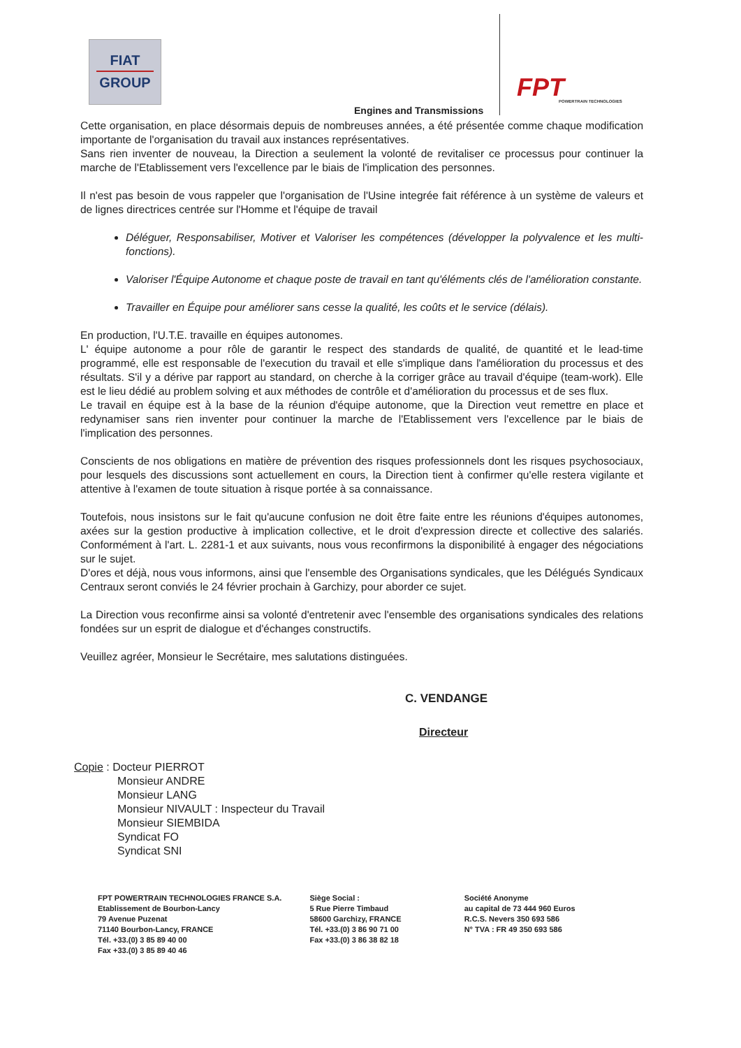FIAT
GROUP
Engines and Transmissions FPT
POWERTRAIN TECHNOLOGIES
Cette organisation, en place désormais depuis de nombreuses années, a été présentée comme chaque modification importante de l'organisation du travail aux instances représentatives.
Sans rien inventer de nouveau, la Direction a seulement la volonté de revitaliser ce processus pour continuer la marche de l'Etablissement vers l'excellence par le biais de l'implication des personnes.
Il n'est pas besoin de vous rappeler que l'organisation de l'Usine integrée fait référence à un système de valeurs et de lignes directrices centrée sur l'Homme et l'équipe de travail
Déléguer, Responsabiliser, Motiver et Valoriser les compétences (développer la polyvalence et les multi-fonctions).
Valoriser l'Équipe Autonome et chaque poste de travail en tant qu'éléments clés de l'amélioration constante.
Travailler en Équipe pour améliorer sans cesse la qualité, les coûts et le service (délais).
En production, l'U.T.E. travaille en équipes autonomes.
L' équipe autonome a pour rôle de garantir le respect des standards de qualité, de quantité et le lead-time programmé, elle est responsable de l'execution du travail et elle s'implique dans l'amélioration du processus et des résultats. S'il y a dérive par rapport au standard, on cherche à la corriger grâce au travail d'équipe (team-work). Elle est le lieu dédié au problem solving et aux méthodes de contrôle et d'amélioration du processus et de ses flux.
Le travail en équipe est à la base de la réunion d'équipe autonome, que la Direction veut remettre en place et redynamiser sans rien inventer pour continuer la marche de l'Etablissement vers l'excellence par le biais de l'implication des personnes.
Conscients de nos obligations en matière de prévention des risques professionnels dont les risques psychosociaux, pour lesquels des discussions sont actuellement en cours, la Direction tient à confirmer qu'elle restera vigilante et attentive à l'examen de toute situation à risque portée à sa connaissance.
Toutefois, nous insistons sur le fait qu'aucune confusion ne doit être faite entre les réunions d'équipes autonomes, axées sur la gestion productive à implication collective, et le droit d'expression directe et collective des salariés. Conformément à l'art. L. 2281-1 et aux suivants, nous vous reconfirmons la disponibilité à engager des négociations sur le sujet.
D'ores et déjà, nous vous informons, ainsi que l'ensemble des Organisations syndicales, que les Délégués Syndicaux Centraux seront conviés le 24 février prochain à Garchizy, pour aborder ce sujet.
La Direction vous reconfirme ainsi sa volonté d'entretenir avec l'ensemble des organisations syndicales des relations fondées sur un esprit de dialogue et d'échanges constructifs.
Veuillez agréer, Monsieur le Secrétaire, mes salutations distinguées.
C. VENDANGE
Directeur
Copie : Docteur PIERROT
Monsieur ANDRE
Monsieur LANG
Monsieur NIVAULT : Inspecteur du Travail
Monsieur SIEMBIDA
Syndicat FO
Syndicat SNI
FPT POWERTRAIN TECHNOLOGIES FRANCE S.A.
Etablissement de Bourbon-Lancy
79 Avenue Puzenat
71140 Bourbon-Lancy, FRANCE
Tél. +33.(0) 3 85 89 40 00
Fax +33.(0) 3 85 89 40 46
Siège Social :
5 Rue Pierre Timbaud
58600 Garchizy, FRANCE
Tél. +33.(0) 3 86 90 71 00
Fax +33.(0) 3 86 38 82 18
Société Anonyme
au capital de 73 444 960 Euros
R.C.S. Nevers 350 693 586
N° TVA : FR 49 350 693 586